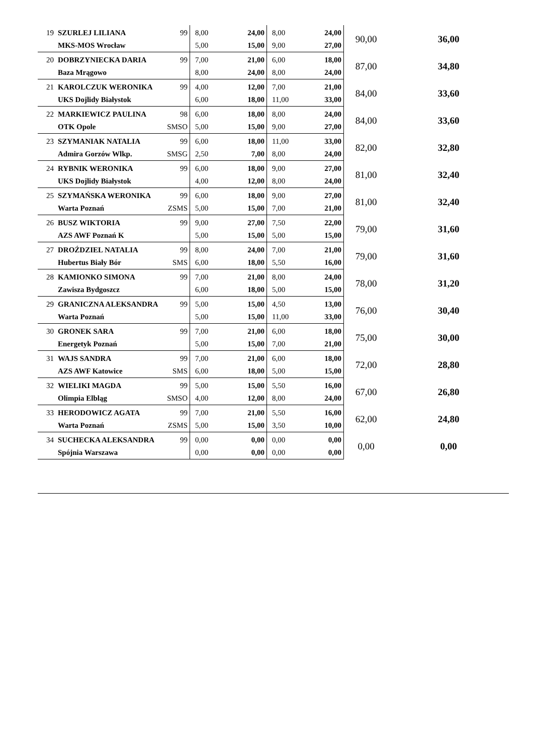| 19 | SZURLEJ LILIANA | 99 | 8,00 | 24,00 | 8,00 | 24,00 | 90,00 | 36,00 |
| | MKS-MOS Wrocław | | 5,00 | 15,00 | 9,00 | 27,00 | | |
| 20 | DOBRZYNIECKA DARIA | 99 | 7,00 | 21,00 | 6,00 | 18,00 | 87,00 | 34,80 |
| | Baza Mrągowo | | 8,00 | 24,00 | 8,00 | 24,00 | | |
| 21 | KAROLCZUK WERONIKA | 99 | 4,00 | 12,00 | 7,00 | 21,00 | 84,00 | 33,60 |
| | UKS Dojlidy Białystok | | 6,00 | 18,00 | 11,00 | 33,00 | | |
| 22 | MARKIEWICZ PAULINA | 98 | 6,00 | 18,00 | 8,00 | 24,00 | 84,00 | 33,60 |
| | OTK Opole | SMSO | 5,00 | 15,00 | 9,00 | 27,00 | | |
| 23 | SZYMANIAK NATALIA | 99 | 6,00 | 18,00 | 11,00 | 33,00 | 82,00 | 32,80 |
| | Admira Gorzów Wlkp. | SMSG | 2,50 | 7,00 | 8,00 | 24,00 | | |
| 24 | RYBNIK WERONIKA | 99 | 6,00 | 18,00 | 9,00 | 27,00 | 81,00 | 32,40 |
| | UKS Dojlidy Białystok | | 4,00 | 12,00 | 8,00 | 24,00 | | |
| 25 | SZYMAŃSKA WERONIKA | 99 | 6,00 | 18,00 | 9,00 | 27,00 | 81,00 | 32,40 |
| | Warta Poznań | ZSMS | 5,00 | 15,00 | 7,00 | 21,00 | | |
| 26 | BUSZ WIKTORIA | 99 | 9,00 | 27,00 | 7,50 | 22,00 | 79,00 | 31,60 |
| | AZS AWF Poznań K | | 5,00 | 15,00 | 5,00 | 15,00 | | |
| 27 | DROŹDZIEL NATALIA | 99 | 8,00 | 24,00 | 7,00 | 21,00 | 79,00 | 31,60 |
| | Hubertus Biały Bór | SMS | 6,00 | 18,00 | 5,50 | 16,00 | | |
| 28 | KAMIONKO SIMONA | 99 | 7,00 | 21,00 | 8,00 | 24,00 | 78,00 | 31,20 |
| | Zawisza Bydgoszcz | | 6,00 | 18,00 | 5,00 | 15,00 | | |
| 29 | GRANICZNA ALEKSANDRA | 99 | 5,00 | 15,00 | 4,50 | 13,00 | 76,00 | 30,40 |
| | Warta Poznań | | 5,00 | 15,00 | 11,00 | 33,00 | | |
| 30 | GRONEK SARA | 99 | 7,00 | 21,00 | 6,00 | 18,00 | 75,00 | 30,00 |
| | Energetyk Poznań | | 5,00 | 15,00 | 7,00 | 21,00 | | |
| 31 | WAJS SANDRA | 99 | 7,00 | 21,00 | 6,00 | 18,00 | 72,00 | 28,80 |
| | AZS AWF Katowice | SMS | 6,00 | 18,00 | 5,00 | 15,00 | | |
| 32 | WIELIKI MAGDA | 99 | 5,00 | 15,00 | 5,50 | 16,00 | 67,00 | 26,80 |
| | Olimpia Elbląg | SMSO | 4,00 | 12,00 | 8,00 | 24,00 | | |
| 33 | HERODOWICZ AGATA | 99 | 7,00 | 21,00 | 5,50 | 16,00 | 62,00 | 24,80 |
| | Warta Poznań | ZSMS | 5,00 | 15,00 | 3,50 | 10,00 | | |
| 34 | SUCHECKA ALEKSANDRA | 99 | 0,00 | 0,00 | 0,00 | 0,00 | 0,00 | 0,00 |
| | Spójnia Warszawa | | 0,00 | 0,00 | 0,00 | 0,00 | | |